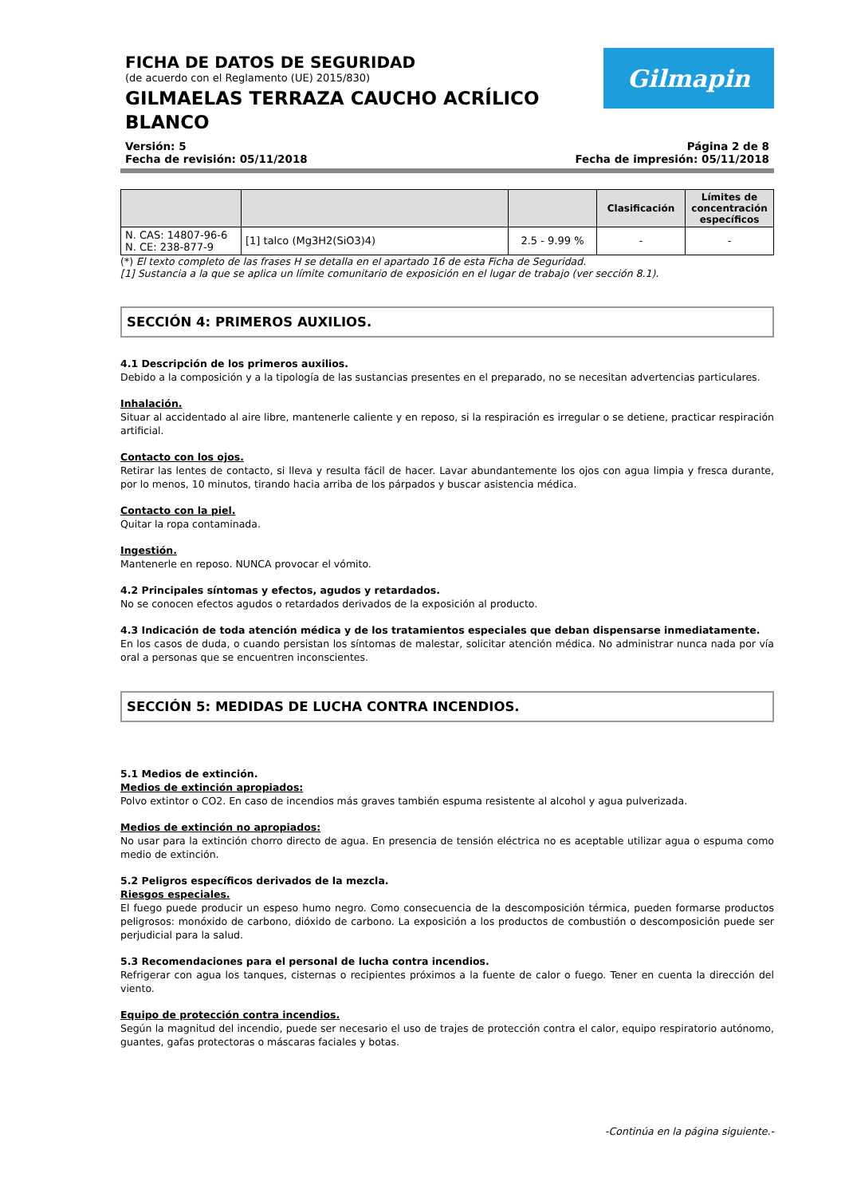FICHA DE DATOS DE SEGURIDAD
(de acuerdo con el Reglamento (UE) 2015/830)
GILMAELAS TERRAZA CAUCHO ACRÍLICO
BLANCO
Gilmapin
Versión: 5
Fecha de revisión: 05/11/2018
Página 2 de 8
Fecha de impresión: 05/11/2018
| | | | Clasificación | Límites de concentración específicos |
| --- | --- | --- | --- | --- |
| N. CAS: 14807-96-6 N. CE: 238-877-9 | [1] talco (Mg3H2(SiO3)4) | 2.5 - 9.99 % | - | - |
(*) El texto completo de las frases H se detalla en el apartado 16 de esta Ficha de Seguridad.
[1] Sustancia a la que se aplica un límite comunitario de exposición en el lugar de trabajo (ver sección 8.1).
SECCIÓN 4: PRIMEROS AUXILIOS.
4.1 Descripción de los primeros auxilios.
Debido a la composición y a la tipología de las sustancias presentes en el preparado, no se necesitan advertencias particulares.
Inhalación.
Situar al accidentado al aire libre, mantenerle caliente y en reposo, si la respiración es irregular o se detiene, practicar respiración artificial.
Contacto con los ojos.
Retirar las lentes de contacto, si lleva y resulta fácil de hacer. Lavar abundantemente los ojos con agua limpia y fresca durante, por lo menos, 10 minutos, tirando hacia arriba de los párpados y buscar asistencia médica.
Contacto con la piel.
Quitar la ropa contaminada.
Ingestión.
Mantenerle en reposo. NUNCA provocar el vómito.
4.2 Principales síntomas y efectos, agudos y retardados.
No se conocen efectos agudos o retardados derivados de la exposición al producto.
4.3 Indicación de toda atención médica y de los tratamientos especiales que deban dispensarse inmediatamente.
En los casos de duda, o cuando persistan los síntomas de malestar, solicitar atención médica. No administrar nunca nada por vía oral a personas que se encuentren inconscientes.
SECCIÓN 5: MEDIDAS DE LUCHA CONTRA INCENDIOS.
5.1 Medios de extinción.
Medios de extinción apropiados:
Polvo extintor o CO2. En caso de incendios más graves también espuma resistente al alcohol y agua pulverizada.
Medios de extinción no apropiados:
No usar para la extinción chorro directo de agua. En presencia de tensión eléctrica no es aceptable utilizar agua o espuma como medio de extinción.
5.2 Peligros específicos derivados de la mezcla.
Riesgos especiales.
El fuego puede producir un espeso humo negro. Como consecuencia de la descomposición térmica, pueden formarse productos peligrosos: monóxido de carbono, dióxido de carbono. La exposición a los productos de combustión o descomposición puede ser perjudicial para la salud.
5.3 Recomendaciones para el personal de lucha contra incendios.
Refrigerar con agua los tanques, cisternas o recipientes próximos a la fuente de calor o fuego. Tener en cuenta la dirección del viento.
Equipo de protección contra incendios.
Según la magnitud del incendio, puede ser necesario el uso de trajes de protección contra el calor, equipo respiratorio autónomo, guantes, gafas protectoras o máscaras faciales y botas.
-Continúa en la página siguiente.-